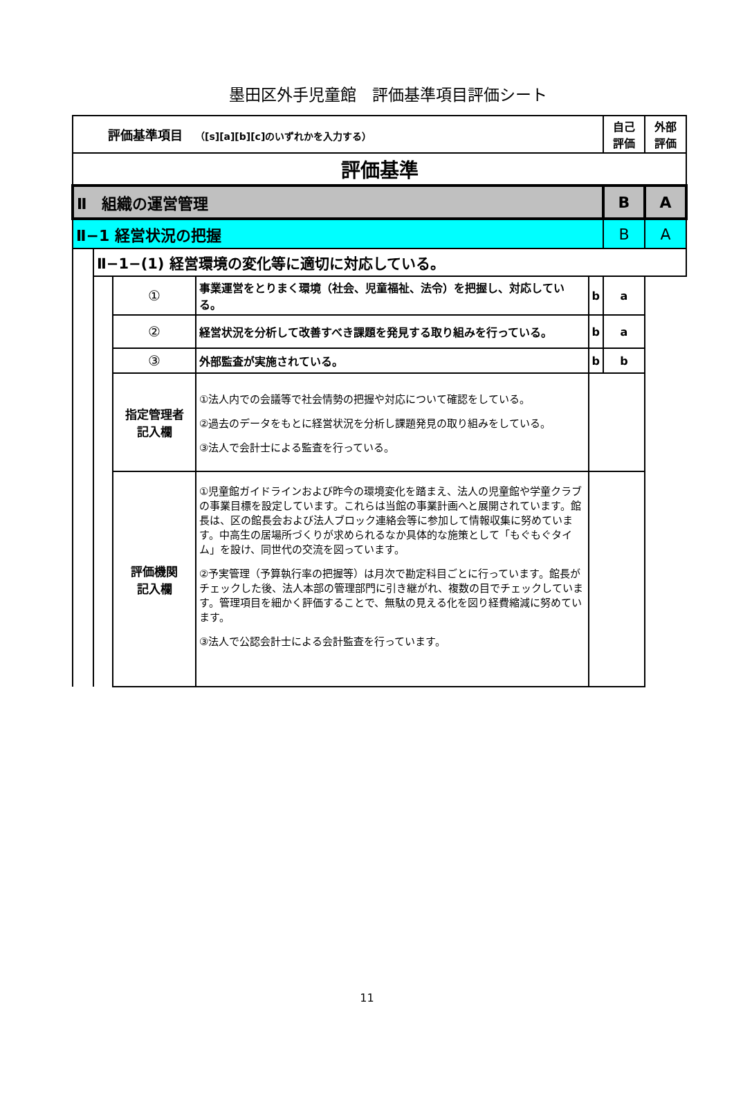墨田区外手児童館　評価基準項目評価シート
| 評価基準項目 （[s][a][b][c]のいずれかを入力する） | | | | | 自己 評価 | 外部 評価 |
| 評価基準 | | | | | | |
| Ⅱ 組織の運営管理 | | | | | B | A |
| Ⅱ−1 経営状況の把握 | | | | | B | A |
| | Ⅱ−1−(1) 経営環境の変化等に適切に対応している。 | | | | | |
| | | ① | 事業運営をとりまく環境（社会、児童福祉、法令）を把握し、対応している。 | b | a | |
| | | ② | 経営状況を分析して改善すべき課題を発見する取り組みを行っている。 | b | a | |
| | | ③ | 外部監査が実施されている。 | b | b | |
| | | 指定管理者 記入欄 | ①法人内での会議等で社会情勢の把握や対応について確認をしている。 ②過去のデータをもとに経営状況を分析し課題発見の取り組みをしている。 ③法人で会計士による監査を行っている。 | | | |
| | | 評価機関 記入欄 | ①児童館ガイドラインおよび昨今の環境変化を踏まえ、法人の児童館や学童クラブの事業目標を設定しています。これらは当館の事業計画へと展開されています。館長は、区の館長会および法人ブロック連絡会等に参加して情報収集に努めています。中高生の居場所づくりが求められるなか具体的な施策として「もぐもぐタイム」を設け、同世代の交流を図っています。 ②予実管理（予算執行率の把握等）は月次で勘定科目ごとに行っています。館長がチェックした後、法人本部の管理部門に引き継がれ、複数の目でチェックしています。管理項目を細かく評価することで、無駄の見える化を図り経費縮減に努めています。 ③法人で公認会計士による会計監査を行っています。 | | | |
11